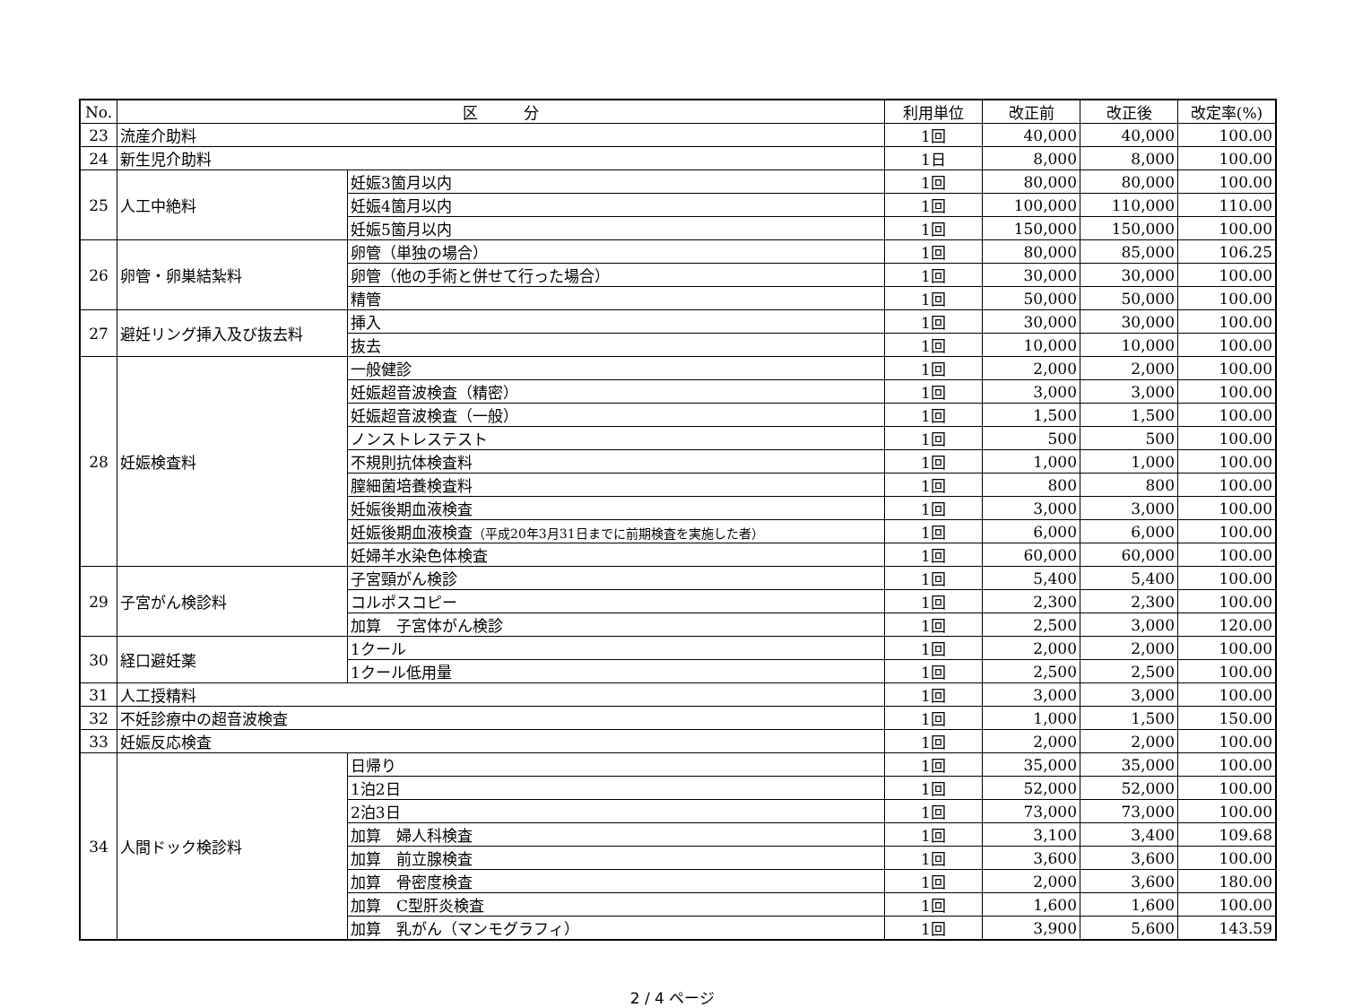| No. | 区 分 | | 利用単位 | 改正前 | 改正後 | 改定率(%) |
| --- | --- | --- | --- | --- | --- | --- |
| 23 | 流産介助料 | | 1回 | 40,000 | 40,000 | 100.00 |
| 24 | 新生児介助料 | | 1日 | 8,000 | 8,000 | 100.00 |
| 25 | 人工中絶料 | 妊娠3箇月以内 | 1回 | 80,000 | 80,000 | 100.00 |
| | | 妊娠4箇月以内 | 1回 | 100,000 | 110,000 | 110.00 |
| | | 妊娠5箇月以内 | 1回 | 150,000 | 150,000 | 100.00 |
| 26 | 卵管・卵巣結紮料 | 卵管（単独の場合） | 1回 | 80,000 | 85,000 | 106.25 |
| | | 卵管（他の手術と併せて行った場合） | 1回 | 30,000 | 30,000 | 100.00 |
| | | 精管 | 1回 | 50,000 | 50,000 | 100.00 |
| 27 | 避妊リング挿入及び抜去料 | 挿入 | 1回 | 30,000 | 30,000 | 100.00 |
| | | 抜去 | 1回 | 10,000 | 10,000 | 100.00 |
| 28 | 妊娠検査料 | 一般健診 | 1回 | 2,000 | 2,000 | 100.00 |
| | | 妊娠超音波検査（精密） | 1回 | 3,000 | 3,000 | 100.00 |
| | | 妊娠超音波検査（一般） | 1回 | 1,500 | 1,500 | 100.00 |
| | | ノンストレステスト | 1回 | 500 | 500 | 100.00 |
| | | 不規則抗体検査料 | 1回 | 1,000 | 1,000 | 100.00 |
| | | 膣細菌培養検査料 | 1回 | 800 | 800 | 100.00 |
| | | 妊娠後期血液検査 | 1回 | 3,000 | 3,000 | 100.00 |
| | | 妊娠後期血液検査 （平成20年3月31日までに前期検査を実施した者） | 1回 | 6,000 | 6,000 | 100.00 |
| | | 妊婦羊水染色体検査 | 1回 | 60,000 | 60,000 | 100.00 |
| 29 | 子宮がん検診料 | 子宮頸がん検診 | 1回 | 5,400 | 5,400 | 100.00 |
| | | コルポスコピー | 1回 | 2,300 | 2,300 | 100.00 |
| | | 加算 子宮体がん検診 | 1回 | 2,500 | 3,000 | 120.00 |
| 30 | 経口避妊薬 | 1クール | 1回 | 2,000 | 2,000 | 100.00 |
| | | 1クール低用量 | 1回 | 2,500 | 2,500 | 100.00 |
| 31 | 人工授精料 | | 1回 | 3,000 | 3,000 | 100.00 |
| 32 | 不妊診療中の超音波検査 | | 1回 | 1,000 | 1,500 | 150.00 |
| 33 | 妊娠反応検査 | | 1回 | 2,000 | 2,000 | 100.00 |
| 34 | 人間ドック検診料 | 日帰り | 1回 | 35,000 | 35,000 | 100.00 |
| | | 1泊2日 | 1回 | 52,000 | 52,000 | 100.00 |
| | | 2泊3日 | 1回 | 73,000 | 73,000 | 100.00 |
| | | 加算 婦人科検査 | 1回 | 3,100 | 3,400 | 109.68 |
| | | 加算 前立腺検査 | 1回 | 3,600 | 3,600 | 100.00 |
| | | 加算 骨密度検査 | 1回 | 2,000 | 3,600 | 180.00 |
| | | 加算 C型肝炎検査 | 1回 | 1,600 | 1,600 | 100.00 |
| | | 加算 乳がん（マンモグラフィ） | 1回 | 3,900 | 5,600 | 143.59 |
2 / 4 ページ